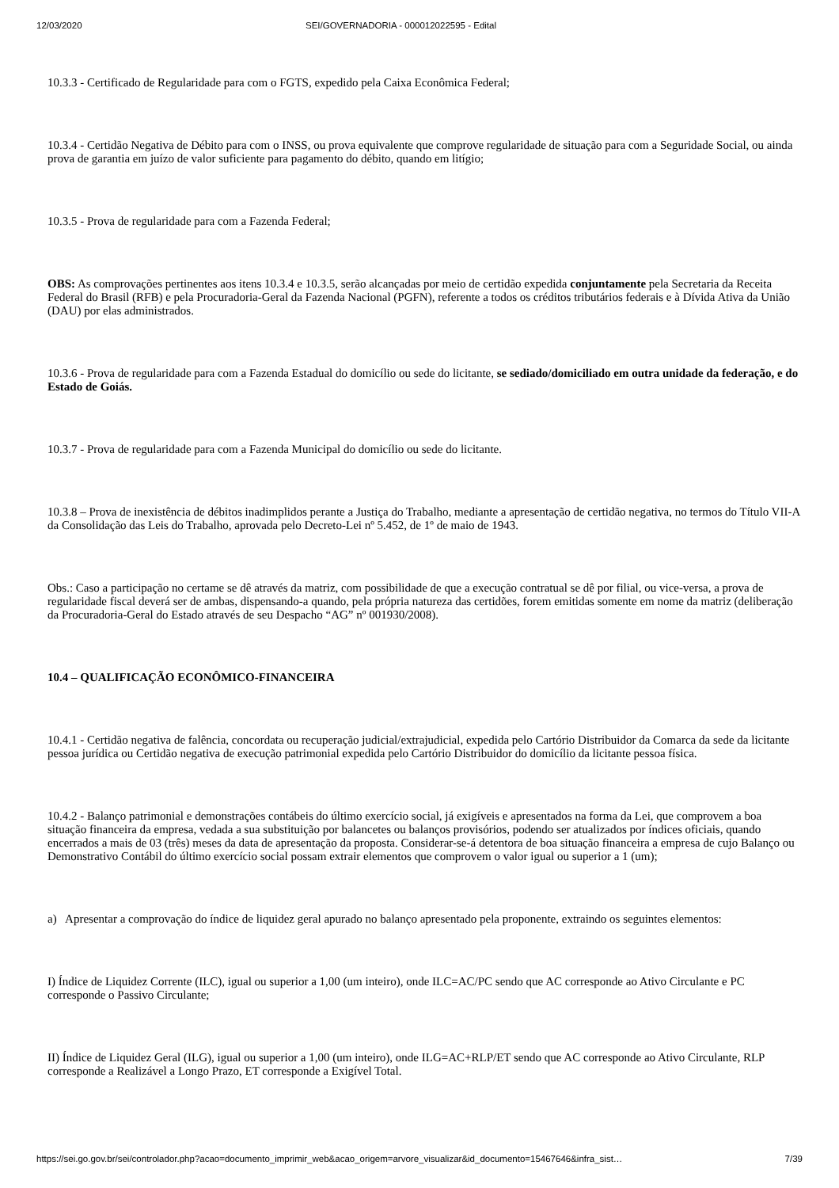12/03/2020 SEI/GOVERNADORIA - 000012022595 - Edital
10.3.3 - Certificado de Regularidade para com o FGTS, expedido pela Caixa Econômica Federal;
10.3.4 - Certidão Negativa de Débito para com o INSS, ou prova equivalente que comprove regularidade de situação para com a Seguridade Social, ou ainda prova de garantia em juízo de valor suficiente para pagamento do débito, quando em litígio;
10.3.5 - Prova de regularidade para com a Fazenda Federal;
OBS: As comprovações pertinentes aos itens 10.3.4 e 10.3.5, serão alcançadas por meio de certidão expedida conjuntamente pela Secretaria da Receita Federal do Brasil (RFB) e pela Procuradoria-Geral da Fazenda Nacional (PGFN), referente a todos os créditos tributários federais e à Dívida Ativa da União (DAU) por elas administrados.
10.3.6 - Prova de regularidade para com a Fazenda Estadual do domicílio ou sede do licitante, se sediado/domiciliado em outra unidade da federação, e do Estado de Goiás.
10.3.7 - Prova de regularidade para com a Fazenda Municipal do domicílio ou sede do licitante.
10.3.8 – Prova de inexistência de débitos inadimplidos perante a Justiça do Trabalho, mediante a apresentação de certidão negativa, no termos do Título VII-A da Consolidação das Leis do Trabalho, aprovada pelo Decreto-Lei nº 5.452, de 1º de maio de 1943.
Obs.: Caso a participação no certame se dê através da matriz, com possibilidade de que a execução contratual se dê por filial, ou vice-versa, a prova de regularidade fiscal deverá ser de ambas, dispensando-a quando, pela própria natureza das certidões, forem emitidas somente em nome da matriz (deliberação da Procuradoria-Geral do Estado através de seu Despacho “AG” nº 001930/2008).
10.4 – QUALIFICAÇÃO ECONÔMICO-FINANCEIRA
10.4.1 - Certidão negativa de falência, concordata ou recuperação judicial/extrajudicial, expedida pelo Cartório Distribuidor da Comarca da sede da licitante pessoa jurídica ou Certidão negativa de execução patrimonial expedida pelo Cartório Distribuidor do domicílio da licitante pessoa física.
10.4.2 - Balanço patrimonial e demonstrações contábeis do último exercício social, já exigíveis e apresentados na forma da Lei, que comprovem a boa situação financeira da empresa, vedada a sua substituição por balancetes ou balanços provisórios, podendo ser atualizados por índices oficiais, quando encerrados a mais de 03 (três) meses da data de apresentação da proposta. Considerar-se-á detentora de boa situação financeira a empresa de cujo Balanço ou Demonstrativo Contábil do último exercício social possam extrair elementos que comprovem o valor igual ou superior a 1 (um);
a) Apresentar a comprovação do índice de liquidez geral apurado no balanço apresentado pela proponente, extraindo os seguintes elementos:
I) Índice de Liquidez Corrente (ILC), igual ou superior a 1,00 (um inteiro), onde ILC=AC/PC sendo que AC corresponde ao Ativo Circulante e PC corresponde o Passivo Circulante;
II) Índice de Liquidez Geral (ILG), igual ou superior a 1,00 (um inteiro), onde ILG=AC+RLP/ET sendo que AC corresponde ao Ativo Circulante, RLP corresponde a Realizável a Longo Prazo, ET corresponde a Exigível Total.
https://sei.go.gov.br/sei/controlador.php?acao=documento_imprimir_web&acao_origem=arvore_visualizar&id_documento=15467646&infra_sist… 7/39